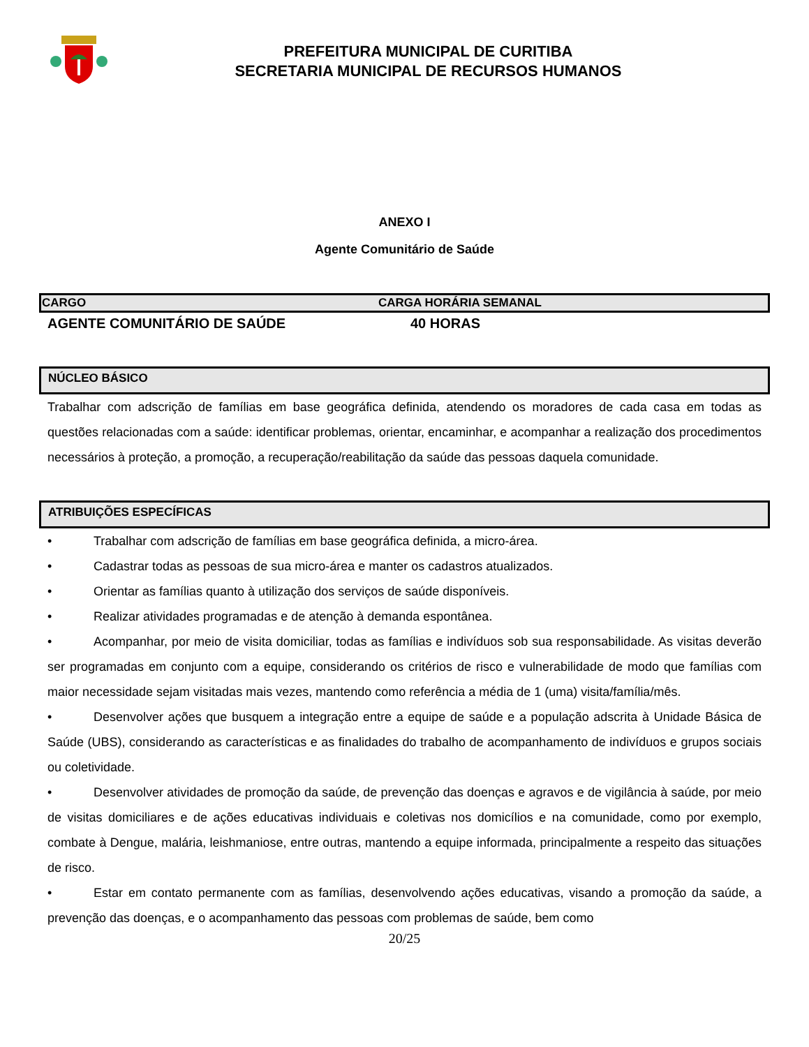PREFEITURA MUNICIPAL DE CURITIBA
SECRETARIA MUNICIPAL DE RECURSOS HUMANOS
ANEXO I
Agente Comunitário de Saúde
| CARGO | CARGA HORÁRIA SEMANAL |
| --- | --- |
| AGENTE COMUNITÁRIO DE SAÚDE | 40 HORAS |
NÚCLEO BÁSICO
Trabalhar com adscrição de famílias em base geográfica definida, atendendo os moradores de cada casa em todas as questões relacionadas com a saúde: identificar problemas, orientar, encaminhar, e acompanhar a realização dos procedimentos necessários à proteção, a promoção, a recuperação/reabilitação da saúde das pessoas daquela comunidade.
ATRIBUIÇÕES ESPECÍFICAS
• Trabalhar com adscrição de famílias em base geográfica definida, a micro-área.
• Cadastrar todas as pessoas de sua micro-área e manter os cadastros atualizados.
• Orientar as famílias quanto à utilização dos serviços de saúde disponíveis.
• Realizar atividades programadas e de atenção à demanda espontânea.
• Acompanhar, por meio de visita domiciliar, todas as famílias e indivíduos sob sua responsabilidade. As visitas deverão ser programadas em conjunto com a equipe, considerando os critérios de risco e vulnerabilidade de modo que famílias com maior necessidade sejam visitadas mais vezes, mantendo como referência a média de 1 (uma) visita/família/mês.
• Desenvolver ações que busquem a integração entre a equipe de saúde e a população adscrita à Unidade Básica de Saúde (UBS), considerando as características e as finalidades do trabalho de acompanhamento de indivíduos e grupos sociais ou coletividade.
• Desenvolver atividades de promoção da saúde, de prevenção das doenças e agravos e de vigilância à saúde, por meio de visitas domiciliares e de ações educativas individuais e coletivas nos domicílios e na comunidade, como por exemplo, combate à Dengue, malária, leishmaniose, entre outras, mantendo a equipe informada, principalmente a respeito das situações de risco.
• Estar em contato permanente com as famílias, desenvolvendo ações educativas, visando a promoção da saúde, a prevenção das doenças, e o acompanhamento das pessoas com problemas de saúde, bem como
20/25